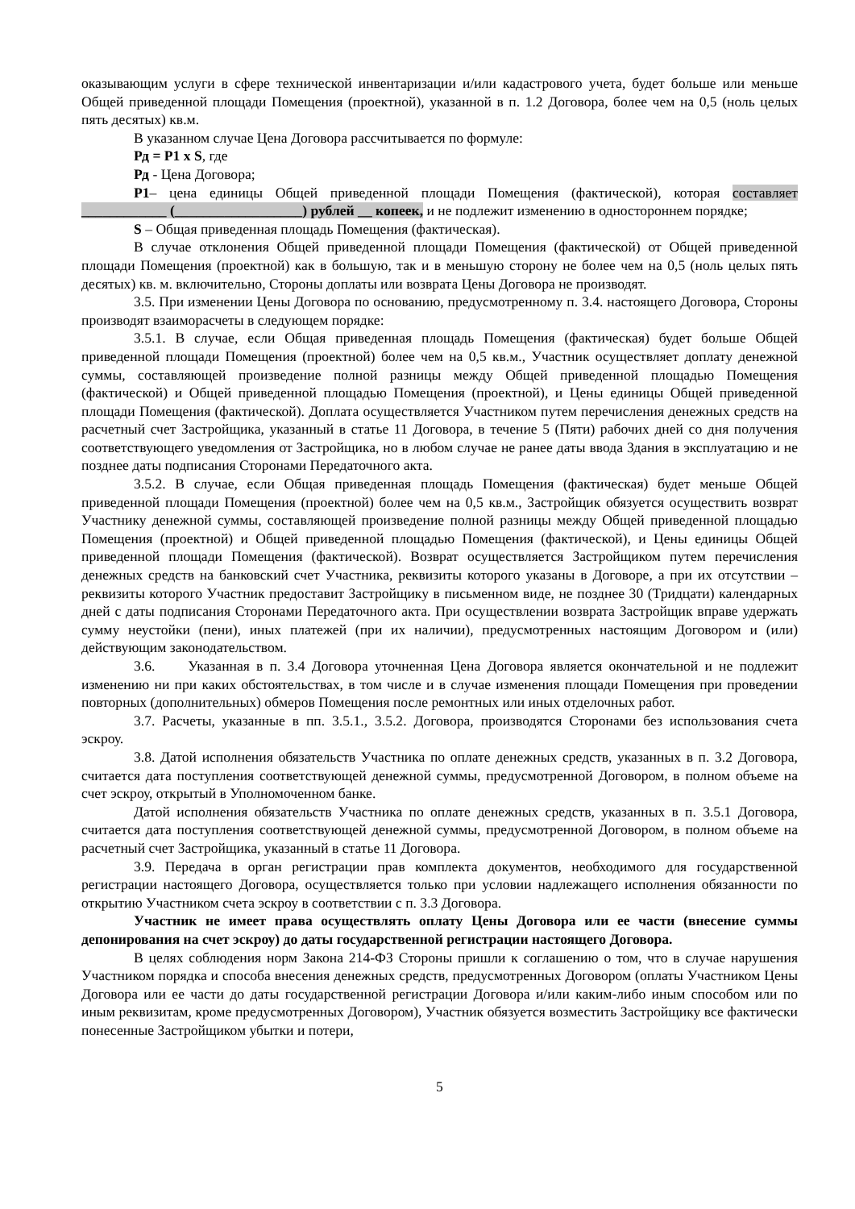оказывающим услуги в сфере технической инвентаризации и/или кадастрового учета, будет больше или меньше Общей приведенной площади Помещения (проектной), указанной в п. 1.2 Договора, более чем на 0,5 (ноль целых пять десятых) кв.м.
В указанном случае Цена Договора рассчитывается по формуле:
Рд = Р1 х S, где
Рд - Цена Договора;
Р1– цена единицы Общей приведенной площади Помещения (фактической), которая составляет ____________ (__________________) рублей __ копеек, и не подлежит изменению в одностороннем порядке;
S – Общая приведенная площадь Помещения (фактическая).
В случае отклонения Общей приведенной площади Помещения (фактической) от Общей приведенной площади Помещения (проектной) как в большую, так и в меньшую сторону не более чем на 0,5 (ноль целых пять десятых) кв. м. включительно, Стороны доплаты или возврата Цены Договора не производят.
3.5. При изменении Цены Договора по основанию, предусмотренному п. 3.4. настоящего Договора, Стороны производят взаиморасчеты в следующем порядке:
3.5.1. В случае, если Общая приведенная площадь Помещения (фактическая) будет больше Общей приведенной площади Помещения (проектной) более чем на 0,5 кв.м., Участник осуществляет доплату денежной суммы, составляющей произведение полной разницы между Общей приведенной площадью Помещения (фактической) и Общей приведенной площадью Помещения (проектной), и Цены единицы Общей приведенной площади Помещения (фактической). Доплата осуществляется Участником путем перечисления денежных средств на расчетный счет Застройщика, указанный в статье 11 Договора, в течение 5 (Пяти) рабочих дней со дня получения соответствующего уведомления от Застройщика, но в любом случае не ранее даты ввода Здания в эксплуатацию и не позднее даты подписания Сторонами Передаточного акта.
3.5.2. В случае, если Общая приведенная площадь Помещения (фактическая) будет меньше Общей приведенной площади Помещения (проектной) более чем на 0,5 кв.м., Застройщик обязуется осуществить возврат Участнику денежной суммы, составляющей произведение полной разницы между Общей приведенной площадью Помещения (проектной) и Общей приведенной площадью Помещения (фактической), и Цены единицы Общей приведенной площади Помещения (фактической). Возврат осуществляется Застройщиком путем перечисления денежных средств на банковский счет Участника, реквизиты которого указаны в Договоре, а при их отсутствии – реквизиты которого Участник предоставит Застройщику в письменном виде, не позднее 30 (Тридцати) календарных дней с даты подписания Сторонами Передаточного акта. При осуществлении возврата Застройщик вправе удержать сумму неустойки (пени), иных платежей (при их наличии), предусмотренных настоящим Договором и (или) действующим законодательством.
3.6. Указанная в п. 3.4 Договора уточненная Цена Договора является окончательной и не подлежит изменению ни при каких обстоятельствах, в том числе и в случае изменения площади Помещения при проведении повторных (дополнительных) обмеров Помещения после ремонтных или иных отделочных работ.
3.7. Расчеты, указанные в пп. 3.5.1., 3.5.2. Договора, производятся Сторонами без использования счета эскроу.
3.8. Датой исполнения обязательств Участника по оплате денежных средств, указанных в п. 3.2 Договора, считается дата поступления соответствующей денежной суммы, предусмотренной Договором, в полном объеме на счет эскроу, открытый в Уполномоченном банке.
Датой исполнения обязательств Участника по оплате денежных средств, указанных в п. 3.5.1 Договора, считается дата поступления соответствующей денежной суммы, предусмотренной Договором, в полном объеме на расчетный счет Застройщика, указанный в статье 11 Договора.
3.9. Передача в орган регистрации прав комплекта документов, необходимого для государственной регистрации настоящего Договора, осуществляется только при условии надлежащего исполнения обязанности по открытию Участником счета эскроу в соответствии с п. 3.3 Договора.
Участник не имеет права осуществлять оплату Цены Договора или ее части (внесение суммы депонирования на счет эскроу) до даты государственной регистрации настоящего Договора.
В целях соблюдения норм Закона 214-ФЗ Стороны пришли к соглашению о том, что в случае нарушения Участником порядка и способа внесения денежных средств, предусмотренных Договором (оплаты Участником Цены Договора или ее части до даты государственной регистрации Договора и/или каким-либо иным способом или по иным реквизитам, кроме предусмотренных Договором), Участник обязуется возместить Застройщику все фактически понесенные Застройщиком убытки и потери,
5